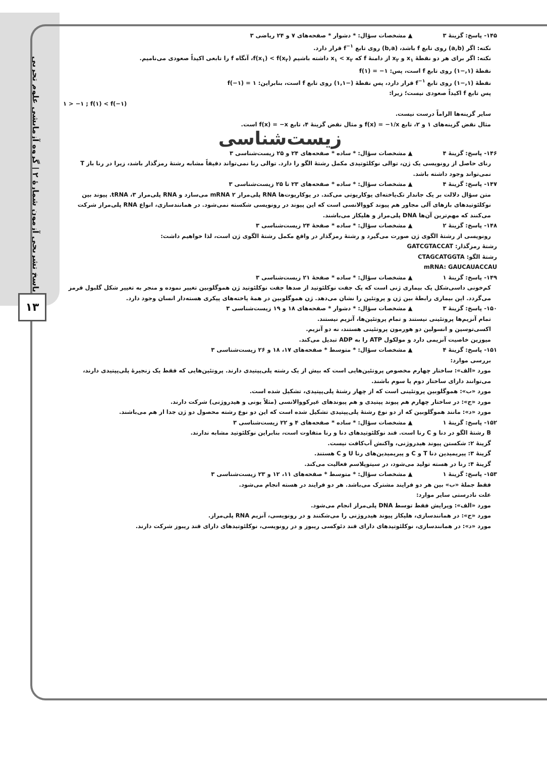پاسخ تشریحی آزمون شمارهٔ ۲ | گروه آزمایشی علوم تجربی
۱۳
۱۴۵- پاسخ: گزینهٔ ۳ ▲ مشخصات سؤال: * دشوار * صفحه‌های ۷ و ۲۴ ریاضی ۳
نکته: اگر (a,b) روی تابع f باشد، (b,a) روی تابع f<sup>−۱</sup> قرار دارد.
نکته: اگر برای هر دو نقطهٔ x<sub>۱</sub> و x<sub>۲</sub> از دامنهٔ f که x<sub>۱</sub> < x<sub>۲</sub> داشته باشیم f(x<sub>۱</sub>) < f(x<sub>۲</sub>)، آنگاه f را تابعی اکیداً صعودی می‌نامیم.
نقطهٔ (۱,−۱) روی تابع f است، پس: f(۱) = −۱
نقطهٔ (۱,−۱) روی تابع f<sup>−۱</sup> قرار دارد، پس نقطهٔ (−۱,۱) روی تابع f است، بنابراین: f(−۱) = ۱
پس تابع f اکیداً صعودی نیست؛ زیرا:
۱ > −۱ ; f(۱) < f(−۱)
سایر گزینه‌ها الزاماً درست نیست.
مثال نقض گزینه‌های ۱ و ۲، تابع f(x) = −۱/x و مثال نقض گزینهٔ ۴، تابع f(x) = −x است.
زیست‌شناسی
۱۴۶- پاسخ: گزینهٔ ۴ ▲ مشخصات سؤال: * ساده * صفحه‌های ۲۴ و ۲۵ زیست‌شناسی ۳
رنای حاصل از رونویسی یک ژن، توالی نوکلئوتیدی مکمل رشتهٔ الگو را دارد. توالی رنا نمی‌تواند دقیقاً مشابه رشتهٔ رمزگذار باشد، زیرا در رنا باز T نمی‌تواند وجود داشته باشد.
۱۴۷- پاسخ: گزینهٔ ۴ ▲ مشخصات سؤال: * ساده * صفحه‌های ۲۳ تا ۲۵ زیست‌شناسی ۳
متن سؤال دلالت بر یک جاندار تک‌یاخته‌ای یوکاریوتی می‌کند. در یوکاریوت‌ها RNA پلی‌مراز ۲ mRNA می‌سازد و RNA پلی‌مراز ۳، tRNA. پیوند بین نوکلئوتیدهای بازهای آلی مجاور هم پیوند کووالانسی است که این پیوند در رونویسی شکسته نمی‌شود. در همانندسازی، انواع RNA پلی‌مراز شرکت می‌کنند که مهم‌ترین آن‌ها DNA پلی‌مراز و هلیکاز می‌باشند.
۱۴۸- پاسخ: گزینهٔ ۲ ▲ مشخصات سؤال: * ساده * صفحهٔ ۲۴ زیست‌شناسی ۳
رونویسی از رشتهٔ الگوی ژن صورت می‌گیرد و رشتهٔ رمزگذار در واقع مکمل رشتهٔ الگوی ژن است، لذا خواهیم داشت:
رشتهٔ رمزگذار: GATCGTACCAT
رشتهٔ الگو: CTAGCATGGTA
mRNA: GAUCAUACCAU
۱۴۹- پاسخ: گزینهٔ ۱ ▲ مشخصات سؤال: * ساده * صفحهٔ ۲۱ زیست‌شناسی ۳
کم‌خونی داسی‌شکل یک بیماری ژنی است که یک جفت نوکلئوتید از صدها جفت نوکلئوتید ژن هموگلوبین تغییر نموده و منجر به تغییر شکل گلبول قرمز می‌گردد. این بیماری رابطهٔ بین ژن و پروتئین را نشان می‌دهد. ژن هموگلوبین در همهٔ یاخته‌های پیکری هسته‌دار انسان وجود دارد.
۱۵۰- پاسخ: گزینهٔ ۳ ▲ مشخصات سؤال: * دشوار * صفحه‌های ۱۸ و ۱۹ زیست‌شناسی ۳
تمام آنزیم‌ها پروتئینی نیستند و تمام پروتئین‌ها، آنزیم نیستند.
اکسی‌توسین و انسولین دو هورمون پروتئینی هستند، نه دو آنزیم.
میوزین خاصیت آنزیمی دارد و مولکول ATP را به ADP تبدیل می‌کند.
۱۵۱- پاسخ: گزینهٔ ۴ ▲ مشخصات سؤال: * متوسط * صفحه‌های ۱۷، ۱۸ و ۲۶ زیست‌شناسی ۳
بررسی موارد:
مورد «الف»: ساختار چهارم مخصوص پروتئین‌هایی است که بیش از یک رشته پلی‌پپتیدی دارند. پروتئین‌هایی که فقط یک زنجیرهٔ پلی‌پپتیدی دارند، می‌توانند دارای ساختار دوم یا سوم باشند.
مورد «ب»: هموگلوبین پروتئینی است که از چهار رشتهٔ پلی‌پپتیدی، تشکیل شده است.
مورد «ج»: در ساختار چهارم هم پیوند پپتیدی و هم پیوندهای غیرکووالانسی (مثلاً یونی و هیدروژنی) شرکت دارند.
مورد «د»: مانند هموگلوبین که از دو نوع رشتهٔ پلی‌پپتیدی تشکیل شده است که این دو نوع رشته محصول دو ژن جدا از هم می‌باشند.
۱۵۲- پاسخ: گزینهٔ ۱ ▲ مشخصات سؤال: * ساده * صفحه‌های ۴ و ۲۲ زیست‌شناسی ۳
B رشتهٔ الگو در دنا و C رنا است. قند نوکلئوتیدهای دنا و رنا متفاوت است، بنابراین نوکلئوتید مشابه ندارند.
گزینهٔ ۲: شکستن پیوند هیدروژنی، واکنش آب‌کافت نیست.
گزینهٔ ۳: پیریمیدین دنا T و C و پیریمیدین‌های رنا U و C هستند.
گزینهٔ ۴: رنا در هسته تولید می‌شود، در سیتوپلاسم فعالیت می‌کند.
۱۵۳- پاسخ: گزینهٔ ۱ ▲ مشخصات سؤال: * متوسط * صفحه‌های ۱۱، ۱۲ و ۲۳ زیست‌شناسی ۳
فقط جملهٔ «ب» بین هر دو فرایند مشترک می‌باشد. هر دو فرایند در هسته انجام می‌شود.
علت نادرستی سایر موارد:
مورد «الف»: ویرایش فقط توسط DNA پلی‌مراز انجام می‌شود.
مورد «ج»: در همانندسازی، هلیکاز پیوند هیدروژنی را می‌شکنند و در رونویسی، آنزیم RNA پلی‌مراز.
مورد «د»: در همانندسازی، نوکلئوتیدهای دارای قند دئوکسی ریبوز و در رونویسی، نوکلئوتیدهای دارای قند ریبوز شرکت دارند.